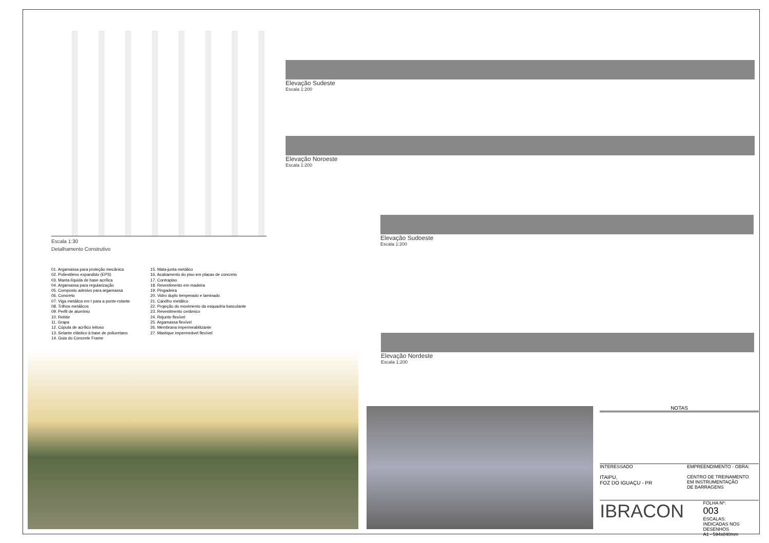Escala 1:30
Detalhamento Construtivo
01. Argamassa para proteção mecânica
02. Poliestileno expandido (EPS)
03. Manta líquida de base acrílica
04. Argamassa para regularização
05. Composto adesivo para argamassa
06. Concreto
07. Viga metálica em I para a ponte-rolante
08. Trilhos metálicos
09. Perfil de alumínio
10. Rebite
11. Grapa
12. Cúpula de acrílico leitoso
13. Selante elástico à base de poliuretano
14. Guia do Concrete Frame
15. Mata-junta metálico
16. Acabamento do piso em placas de concreto
17. Contrapiso
18. Revestimento em madeira
19. Pingadeira
20. Vidro duplo temperado e laminado
21. Caixilho metálico
22. Projeção do movimento da esquadria basculante
23. Revestimento cerâmico
24. Rejunte flexível
25. Argamassa flexível
26. Membrana impermeabilizante
27. Mastique impermeável flexível
Elevação Sudeste
Escala 1:200
Elevação Noroeste
Escala 1:200
Elevação Sudoeste
Escala 1:200
Elevação Nordeste
Escala 1:200
NOTAS
INTERESSADO
ITAIPU,
FOZ DO IGUAÇU - PR
EMPREENDIMENTO - OBRA:
CENTRO DE TREINAMENTO
EM INSTRUMENTAÇÃO
DE BARRAGENS
IBRACON
FOLHA Nº:
003
ESCALAS:
INDICADAS NOS DESENHOS
A1 - 594x840mm